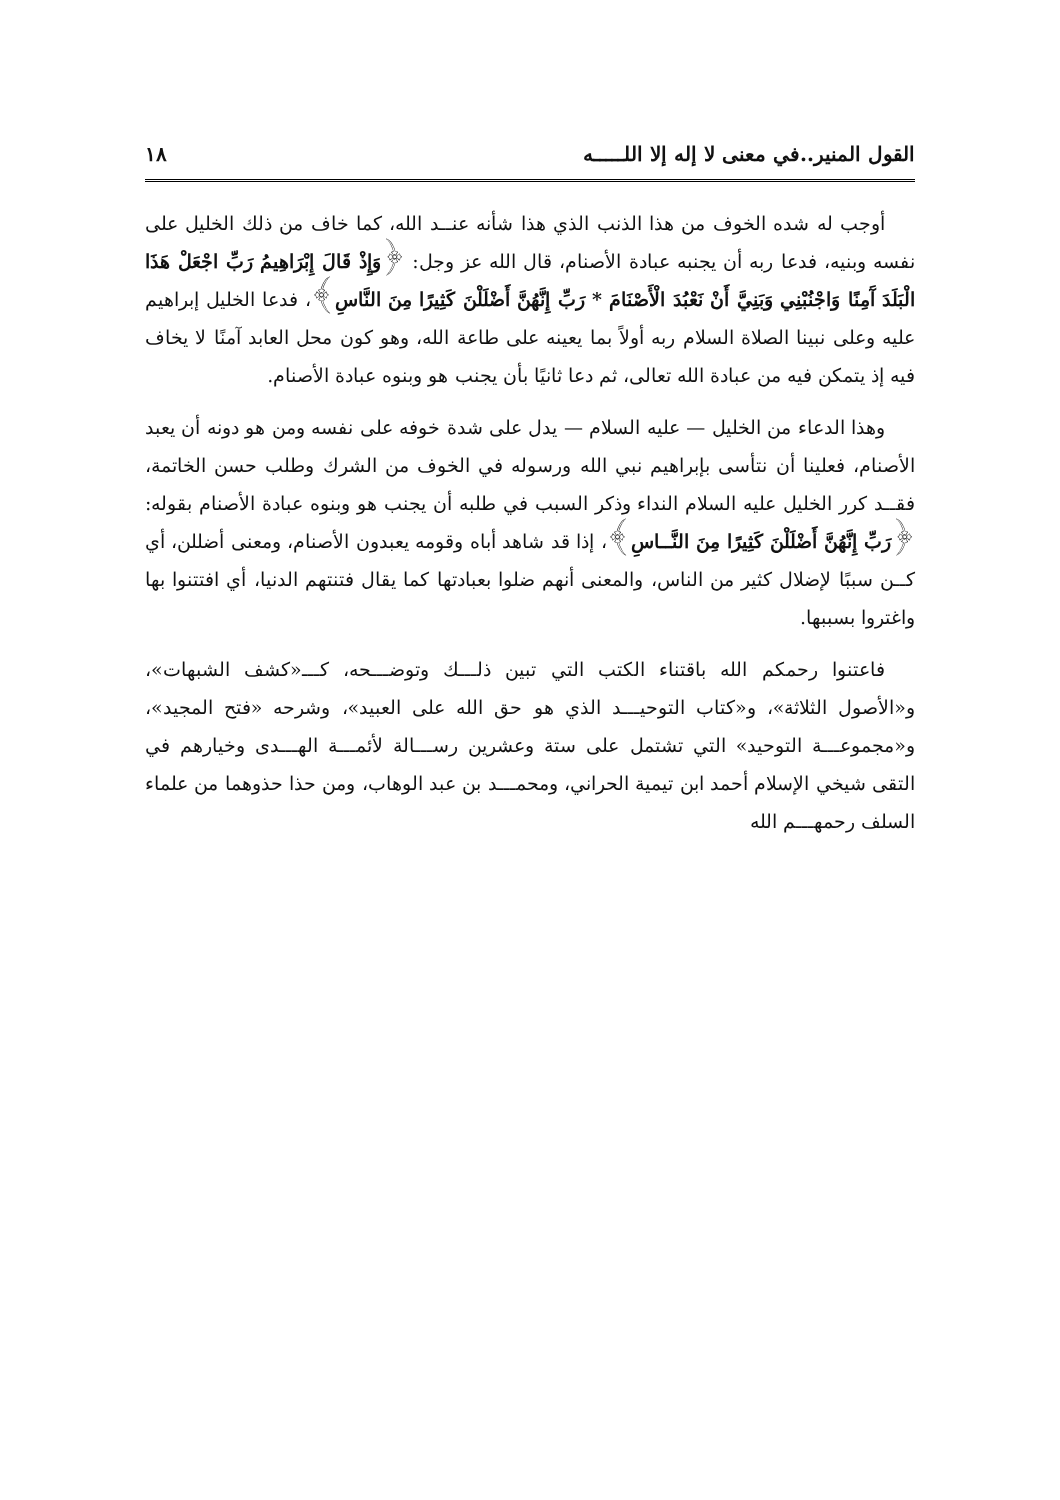القول المنير..في معنى لا إله إلا اللـــــه ١٨
أوجب له شده الخوف من هذا الذنب الذي هذا شأنه عنــد الله، كما خاف من ذلك الخليل على نفسه وبنيه، فدعا ربه أن يجنبه عبادة الأصنام، قال الله عز وجل: ﴿وَإِذْ قَالَ إِبْرَاهِيمُ رَبِّ اجْعَلْ هَذَا الْبَلَدَ آَمِنًا وَاجْنُبْنِي وَبَنِيَّ أَنْ نَعْبُدَ الْأَصْنَامَ * رَبِّ إِنَّهُنَّ أَضْلَلْنَ كَثِيرًا مِنَ النَّاسِ﴾، فدعا الخليل إبراهيم عليه وعلى نبينا الصلاة السلام ربه أولاً بما يعينه على طاعة الله، وهو كون محل العابد آمنًا لا يخاف فيه إذ يتمكن فيه من عبادة الله تعالى، ثم دعا ثانيًا بأن يجنب هو وبنوه عبادة الأصنام.
وهذا الدعاء من الخليل — عليه السلام — يدل على شدة خوفه على نفسه ومن هو دونه أن يعبد الأصنام، فعلينا أن نتأسى بإبراهيم نبي الله ورسوله في الخوف من الشرك وطلب حسن الخاتمة، فقــد كرر الخليل عليه السلام النداء وذكر السبب في طلبه أن يجنب هو وبنوه عبادة الأصنام بقوله: ﴿رَبِّ إِنَّهُنَّ أَضْلَلْنَ كَثِيرًا مِنَ النَّــاسِ﴾، إذا قد شاهد أباه وقومه يعبدون الأصنام، ومعنى أضللن، أي كــن سببًا لإضلال كثير من الناس، والمعنى أنهم ضلوا بعبادتها كما يقال فتنتهم الدنيا، أي افتتنوا بها واغتروا بسببها.
فاعتنوا رحمكم الله باقتناء الكتب التي تبين ذلـــك وتوضـــحه، كـــ«كشف الشبهات»، و«الأصول الثلاثة»، و«كتاب التوحيـــد الذي هو حق الله على العبيد»، وشرحه «فتح المجيد»، و«مجموعـــة التوحيد» التي تشتمل على ستة وعشرين رســـالة لأئمـــة الهـــدى وخيارهم في التقى شيخي الإسلام أحمد ابن تيمية الحراني، ومحمـــد بن عبد الوهاب، ومن حذا حذوهما من علماء السلف رحمهـــم الله